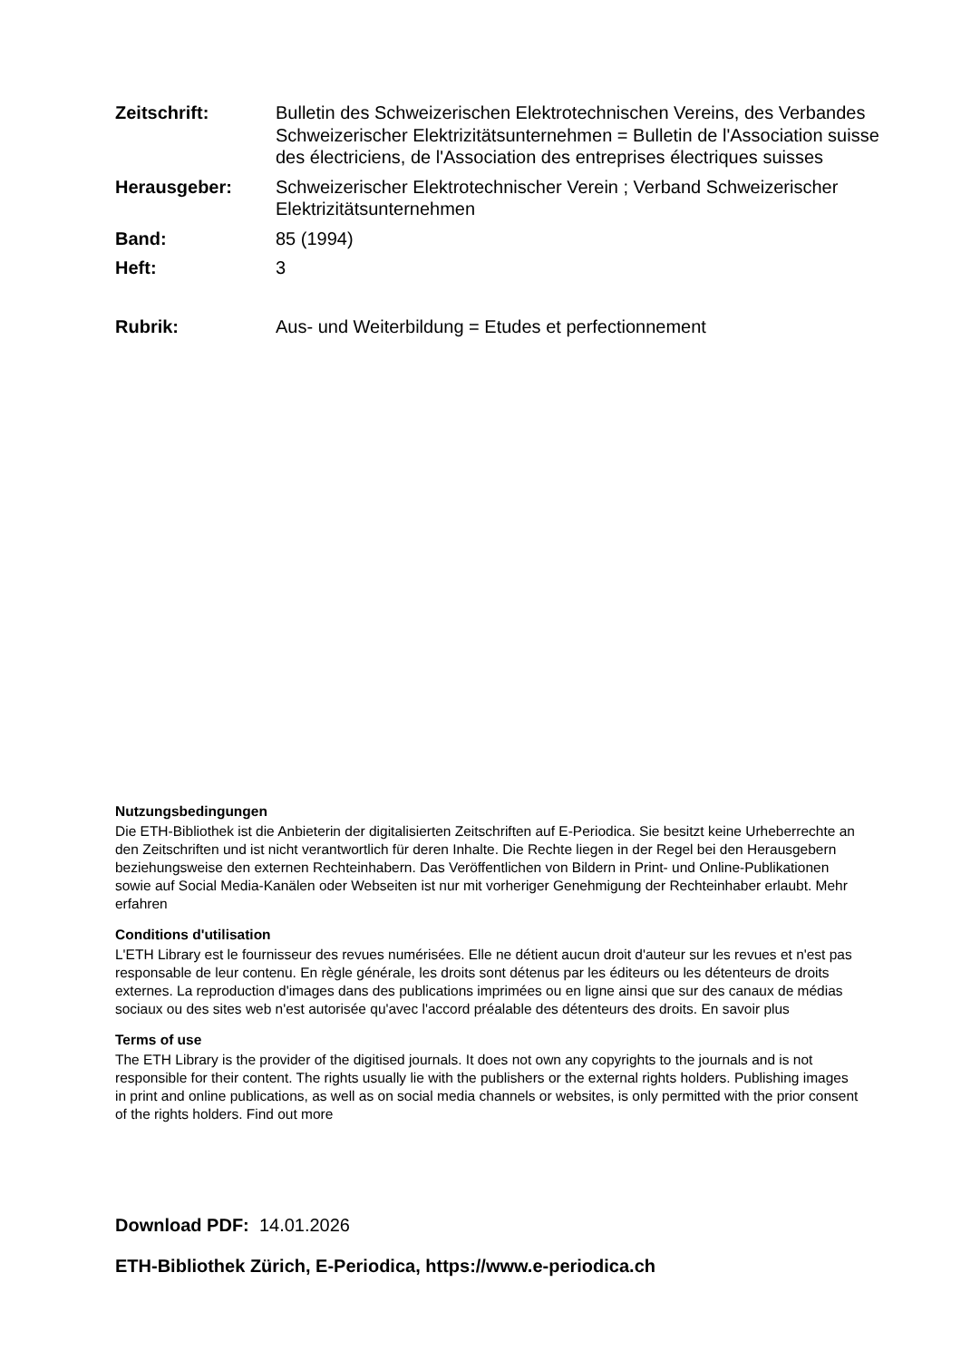Zeitschrift: Bulletin des Schweizerischen Elektrotechnischen Vereins, des Verbandes Schweizerischer Elektrizitätsunternehmen = Bulletin de l'Association suisse des électriciens, de l'Association des entreprises électriques suisses
Herausgeber: Schweizerischer Elektrotechnischer Verein ; Verband Schweizerischer Elektrizitätsunternehmen
Band: 85 (1994)
Heft: 3
Rubrik: Aus- und Weiterbildung = Etudes et perfectionnement
Nutzungsbedingungen
Die ETH-Bibliothek ist die Anbieterin der digitalisierten Zeitschriften auf E-Periodica. Sie besitzt keine Urheberrechte an den Zeitschriften und ist nicht verantwortlich für deren Inhalte. Die Rechte liegen in der Regel bei den Herausgebern beziehungsweise den externen Rechteinhabern. Das Veröffentlichen von Bildern in Print- und Online-Publikationen sowie auf Social Media-Kanälen oder Webseiten ist nur mit vorheriger Genehmigung der Rechteinhaber erlaubt. Mehr erfahren
Conditions d'utilisation
L'ETH Library est le fournisseur des revues numérisées. Elle ne détient aucun droit d'auteur sur les revues et n'est pas responsable de leur contenu. En règle générale, les droits sont détenus par les éditeurs ou les détenteurs de droits externes. La reproduction d'images dans des publications imprimées ou en ligne ainsi que sur des canaux de médias sociaux ou des sites web n'est autorisée qu'avec l'accord préalable des détenteurs des droits. En savoir plus
Terms of use
The ETH Library is the provider of the digitised journals. It does not own any copyrights to the journals and is not responsible for their content. The rights usually lie with the publishers or the external rights holders. Publishing images in print and online publications, as well as on social media channels or websites, is only permitted with the prior consent of the rights holders. Find out more
Download PDF: 14.01.2026
ETH-Bibliothek Zürich, E-Periodica, https://www.e-periodica.ch